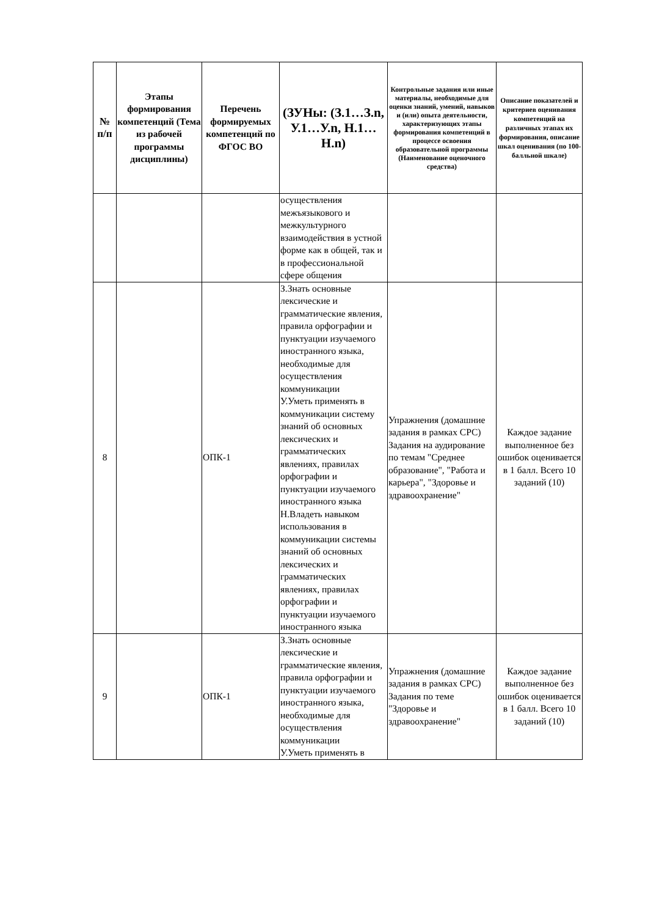| № п/п | Этапы формирования компетенций (Тема из рабочей программы дисциплины) | Перечень формируемых компетенций по ФГОС ВО | (ЗУНы: (З.1…З.n, У.1…У.n, Н.1…Н.n) | Контрольные задания или иные материалы, необходимые для оценки знаний, умений, навыков и (или) опыта деятельности, характеризующих этапы формирования компетенций в процессе освоения образовательной программы (Наименование оценочного средства) | Описание показателей и критериев оценивания компетенций на различных этапах их формирования, описание шкал оценивания (по 100-балльной шкале) |
| --- | --- | --- | --- | --- | --- |
| | | | осуществления межъязыкового и межкультурного взаимодействия в устной форме как в общей, так и в профессиональной сфере общения | | |
| 8 | | ОПК-1 | З.Знать основные лексические и грамматические явления, правила орфографии и пунктуации изучаемого иностранного языка, необходимые для осуществления коммуникации У.Уметь применять в коммуникации систему знаний об основных лексических и грамматических явлениях, правилах орфографии и пунктуации изучаемого иностранного языка Н.Владеть навыком использования в коммуникации системы знаний об основных лексических и грамматических явлениях, правилах орфографии и пунктуации изучаемого иностранного языка | Упражнения (домашние задания в рамках СРС) Задания на аудирование по темам "Среднее образование", "Работа и карьера", "Здоровье и здравоохранение" | Каждое задание выполненное без ошибок оценивается в 1 балл. Всего 10 заданий (10) |
| 9 | | ОПК-1 | З.Знать основные лексические и грамматические явления, правила орфографии и пунктуации изучаемого иностранного языка, необходимые для осуществления коммуникации У.Уметь применять в | Упражнения (домашние задания в рамках СРС) Задания по теме "Здоровье и здравоохранение" | Каждое задание выполненное без ошибок оценивается в 1 балл. Всего 10 заданий (10) |